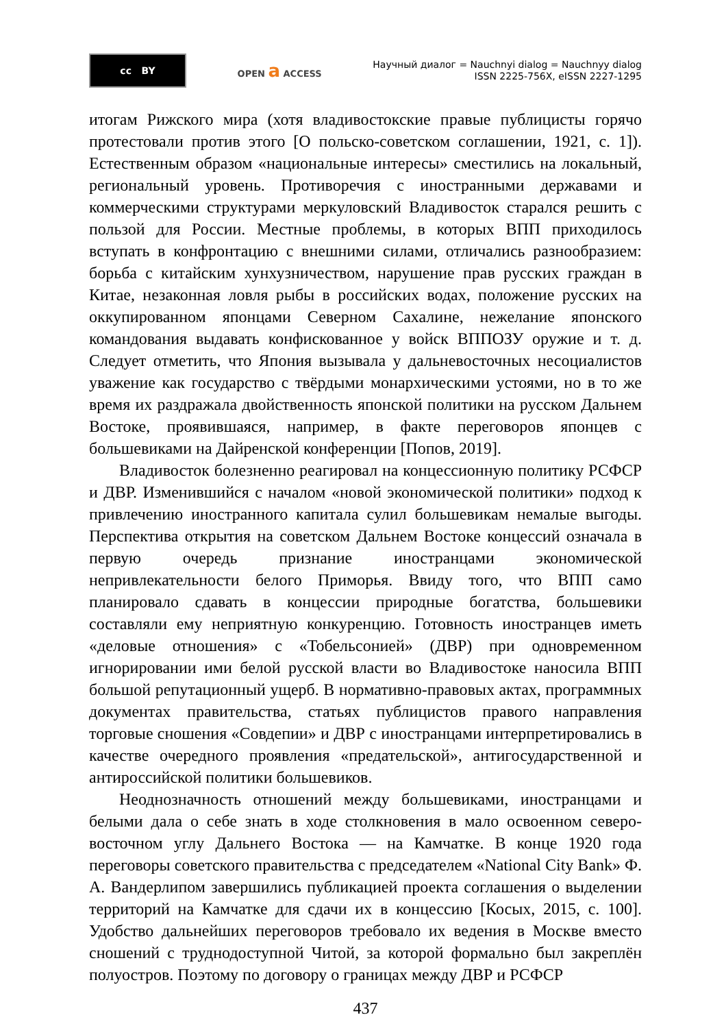cc BY
OPEN a ACCESS
Научный диалог = Nauchnyi dialog = Nauchnyy dialog
ISSN 2225-756X, eISSN 2227-1295
итогам Рижского мира (хотя владивостокские правые публицисты горячо протестовали против этого [О польско-советском соглашении, 1921, с. 1]). Естественным образом «национальные интересы» сместились на локальный, региональный уровень. Противоречия с иностранными державами и коммерческими структурами меркуловский Владивосток старался решить с пользой для России. Местные проблемы, в которых ВПП приходилось вступать в конфронтацию с внешними силами, отличались разнообразием: борьба с китайским хунхузничеством, нарушение прав русских граждан в Китае, незаконная ловля рыбы в российских водах, положение русских на оккупированном японцами Северном Сахалине, нежелание японского командования выдавать конфискованное у войск ВППОЗУ оружие и т. д. Следует отметить, что Япония вызывала у дальневосточных несоциалистов уважение как государство с твёрдыми монархическими устоями, но в то же время их раздражала двойственность японской политики на русском Дальнем Востоке, проявившаяся, например, в факте переговоров японцев с большевиками на Дайренской конференции [Попов, 2019].
Владивосток болезненно реагировал на концессионную политику РСФСР и ДВР. Изменившийся с началом «новой экономической политики» подход к привлечению иностранного капитала сулил большевикам немалые выгоды. Перспектива открытия на советском Дальнем Востоке концессий означала в первую очередь признание иностранцами экономической непривлекательности белого Приморья. Ввиду того, что ВПП само планировало сдавать в концессии природные богатства, большевики составляли ему неприятную конкуренцию. Готовность иностранцев иметь «деловые отношения» с «Тобельсонией» (ДВР) при одновременном игнорировании ими белой русской власти во Владивостоке наносила ВПП большой репутационный ущерб. В нормативно-правовых актах, программных документах правительства, статьях публицистов правого направления торговые сношения «Совдепии» и ДВР с иностранцами интерпретировались в качестве очередного проявления «предательской», антигосударственной и антироссийской политики большевиков.
Неоднозначность отношений между большевиками, иностранцами и белыми дала о себе знать в ходе столкновения в мало освоенном северо-восточном углу Дальнего Востока — на Камчатке. В конце 1920 года переговоры советского правительства с председателем «National City Bank» Ф. А. Вандерлипом завершились публикацией проекта соглашения о выделении территорий на Камчатке для сдачи их в концессию [Косых, 2015, с. 100]. Удобство дальнейших переговоров требовало их ведения в Москве вместо сношений с труднодоступной Читой, за которой формально был закреплён полуостров. Поэтому по договору о границах между ДВР и РСФСР
437